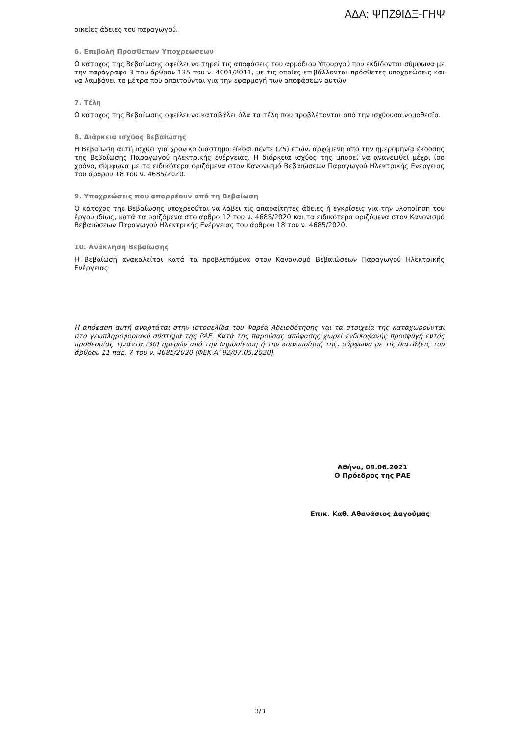ΑΔΑ: ΨΠΖ9ΙΔΞ-ΓΗΨ
οικείες άδειες του παραγωγού.
6. Επιβολή Πρόσθετων Υποχρεώσεων
Ο κάτοχος της Βεβαίωσης οφείλει να τηρεί τις αποφάσεις του αρμόδιου Υπουργού που εκδίδονται σύμφωνα με την παράγραφο 3 του άρθρου 135 του ν. 4001/2011, με τις οποίες επιβάλλονται πρόσθετες υποχρεώσεις και να λαμβάνει τα μέτρα που απαιτούνται για την εφαρμογή των αποφάσεων αυτών.
7. Τέλη
Ο κάτοχος της Βεβαίωσης οφείλει να καταβάλει όλα τα τέλη που προβλέπονται από την ισχύουσα νομοθεσία.
8. Διάρκεια ισχύος Βεβαίωσης
Η Βεβαίωση αυτή ισχύει για χρονικό διάστημα είκοσι πέντε (25) ετών, αρχόμενη από την ημερομηνία έκδοσης της Βεβαίωσης Παραγωγού ηλεκτρικής ενέργειας. Η διάρκεια ισχύος της μπορεί να ανανεωθεί μέχρι ίσο χρόνο, σύμφωνα με τα ειδικότερα οριζόμενα στον Κανονισμό Βεβαιώσεων Παραγωγού Ηλεκτρικής Ενέργειας του άρθρου 18 του ν. 4685/2020.
9. Υποχρεώσεις που απορρέουν από τη Βεβαίωση
Ο κάτοχος της Βεβαίωσης υποχρεούται να λάβει τις απαραίτητες άδειες ή εγκρίσεις για την υλοποίηση του έργου ιδίως, κατά τα οριζόμενα στο άρθρο 12 του ν. 4685/2020 και τα ειδικότερα οριζόμενα στον Κανονισμό Βεβαιώσεων Παραγωγού Ηλεκτρικής Ενέργειας του άρθρου 18 του ν. 4685/2020.
10. Ανάκληση Βεβαίωσης
Η Βεβαίωση ανακαλείται κατά τα προβλεπόμενα στον Κανονισμό Βεβαιώσεων Παραγωγού Ηλεκτρικής Ενέργειας.
Η απόφαση αυτή αναρτάται στην ιστοσελίδα του Φορέα Αδειοδότησης και τα στοιχεία της καταχωρούνται στο γεωπληροφοριακό σύστημα της ΡΑΕ. Κατά της παρούσας απόφασης χωρεί ενδικοφανής προσφυγή εντός προθεσμίας τριάντα (30) ημερών από την δημοσίευση ή την κοινοποίησή της, σύμφωνα με τις διατάξεις του άρθρου 11 παρ. 7 του ν. 4685/2020 (ΦΕΚ Α’ 92/07.05.2020).
Αθήνα, 09.06.2021
Ο Πρόεδρος της ΡΑΕ
Επικ. Καθ. Αθανάσιος Δαγούμας
3/3